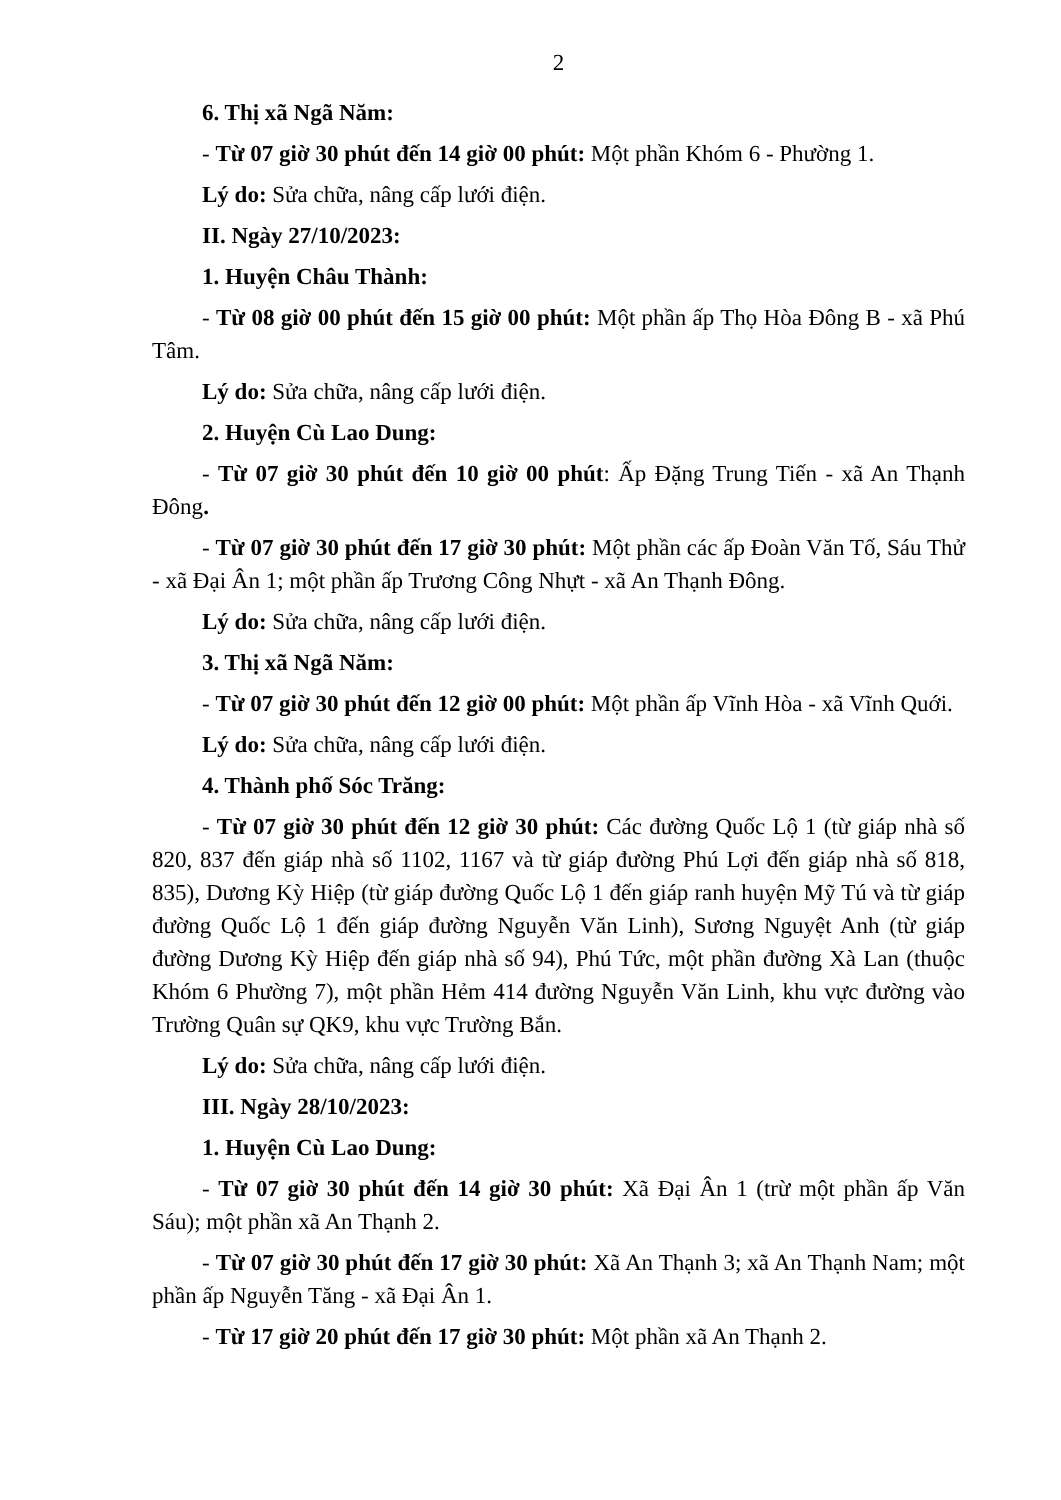2
6. Thị xã Ngã Năm:
- Từ 07 giờ 30 phút đến 14 giờ 00 phút: Một phần Khóm 6 - Phường 1.
Lý do: Sửa chữa, nâng cấp lưới điện.
II. Ngày 27/10/2023:
1. Huyện Châu Thành:
- Từ 08 giờ 00 phút đến 15 giờ 00 phút: Một phần ấp Thọ Hòa Đông B - xã Phú Tâm.
Lý do: Sửa chữa, nâng cấp lưới điện.
2. Huyện Cù Lao Dung:
- Từ 07 giờ 30 phút đến 10 giờ 00 phút: Ấp Đặng Trung Tiến - xã An Thạnh Đông.
- Từ 07 giờ 30 phút đến 17 giờ 30 phút: Một phần các ấp Đoàn Văn Tố, Sáu Thử - xã Đại Ân 1; một phần ấp Trương Công Nhựt - xã An Thạnh Đông.
Lý do: Sửa chữa, nâng cấp lưới điện.
3. Thị xã Ngã Năm:
- Từ 07 giờ 30 phút đến 12 giờ 00 phút: Một phần ấp Vĩnh Hòa - xã Vĩnh Quới.
Lý do: Sửa chữa, nâng cấp lưới điện.
4. Thành phố Sóc Trăng:
- Từ 07 giờ 30 phút đến 12 giờ 30 phút: Các đường Quốc Lộ 1 (từ giáp nhà số 820, 837 đến giáp nhà số 1102, 1167 và từ giáp đường Phú Lợi đến giáp nhà số 818, 835), Dương Kỳ Hiệp (từ giáp đường Quốc Lộ 1 đến giáp ranh huyện Mỹ Tú và từ giáp đường Quốc Lộ 1 đến giáp đường Nguyễn Văn Linh), Sương Nguyệt Anh (từ giáp đường Dương Kỳ Hiệp đến giáp nhà số 94), Phú Tức, một phần đường Xà Lan (thuộc Khóm 6 Phường 7), một phần Hẻm 414 đường Nguyễn Văn Linh, khu vực đường vào Trường Quân sự QK9, khu vực Trường Bắn.
Lý do: Sửa chữa, nâng cấp lưới điện.
III. Ngày 28/10/2023:
1. Huyện Cù Lao Dung:
- Từ 07 giờ 30 phút đến 14 giờ 30 phút: Xã Đại Ân 1 (trừ một phần ấp Văn Sáu); một phần xã An Thạnh 2.
- Từ 07 giờ 30 phút đến 17 giờ 30 phút: Xã An Thạnh 3; xã An Thạnh Nam; một phần ấp Nguyễn Tăng - xã Đại Ân 1.
- Từ 17 giờ 20 phút đến 17 giờ 30 phút: Một phần xã An Thạnh 2.